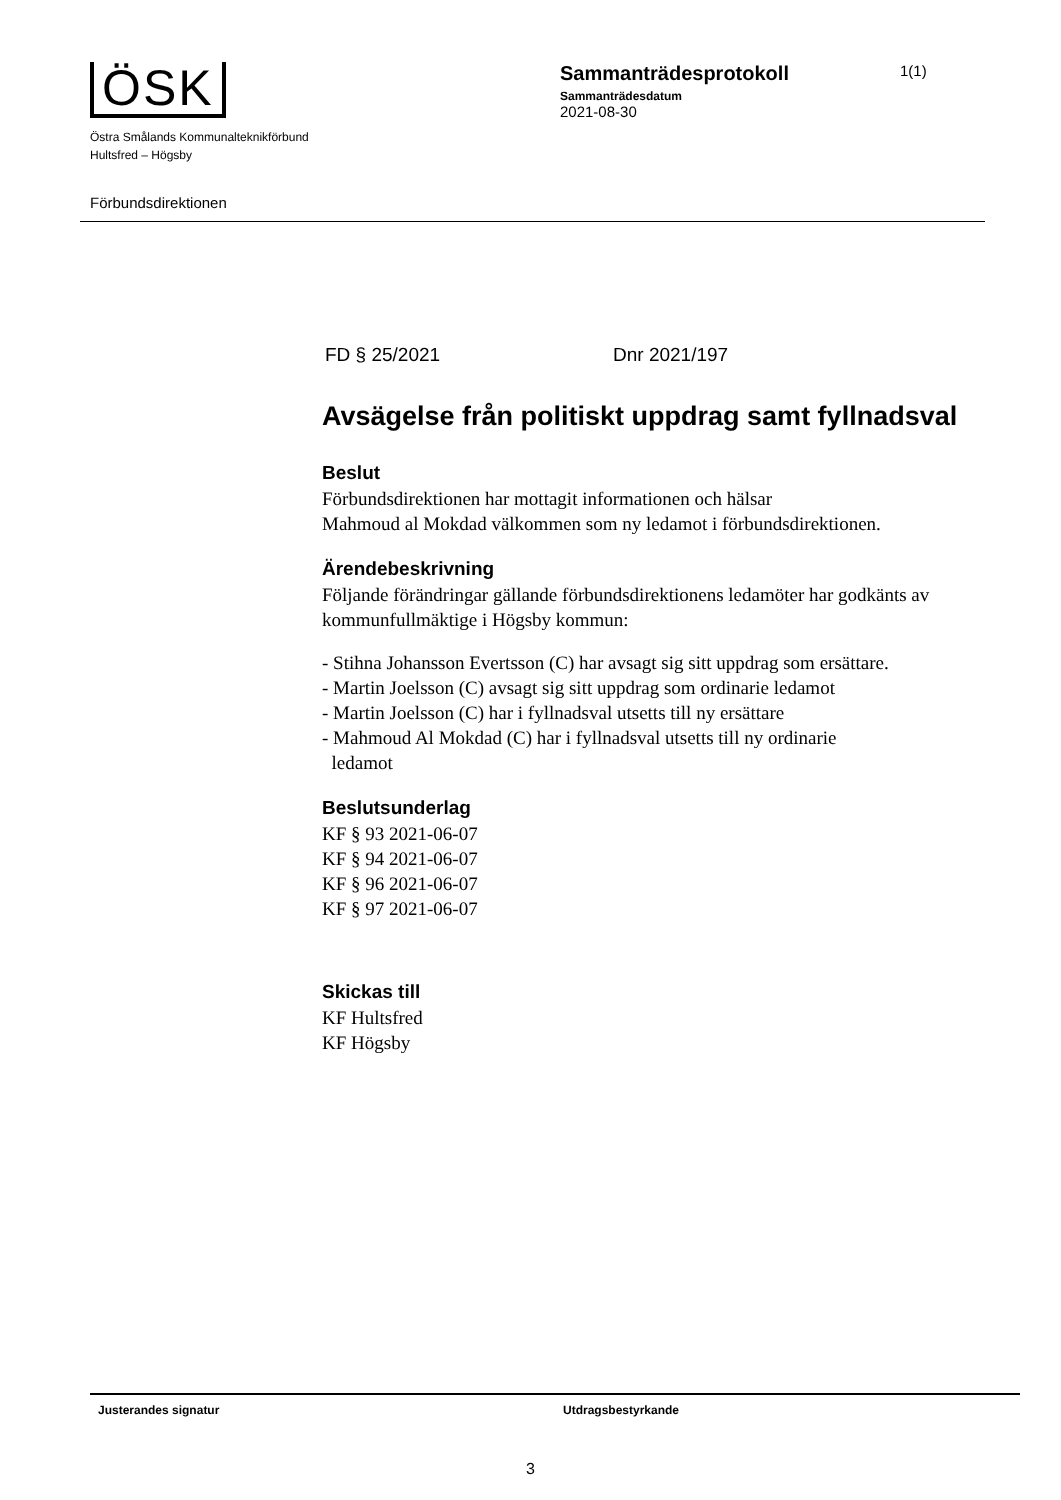ÖSK
Östra Smålands Kommunalteknikförbund
Hultsfred – Högsby
Sammanträdesprotokoll
Sammanträdesdatum
2021-08-30
1(1)
Förbundsdirektionen
FD § 25/2021 Dnr 2021/197
Avsägelse från politiskt uppdrag samt fyllnadsval
Beslut
Förbundsdirektionen har mottagit informationen och hälsar
Mahmoud al Mokdad välkommen som ny ledamot i förbundsdirektionen.
Ärendebeskrivning
Följande förändringar gällande förbundsdirektionens ledamöter har godkänts av kommunfullmäktige i Högsby kommun:
- Stihna Johansson Evertsson (C) har avsagt sig sitt uppdrag som ersättare.
- Martin Joelsson (C) avsagt sig sitt uppdrag som ordinarie ledamot
- Martin Joelsson (C) har i fyllnadsval utsetts till ny ersättare
- Mahmoud Al Mokdad (C) har i fyllnadsval utsetts till ny ordinarie
ledamot
Beslutsunderlag
KF § 93 2021-06-07
KF § 94 2021-06-07
KF § 96 2021-06-07
KF § 97 2021-06-07
Skickas till
KF Hultsfred
KF Högsby
Justerandes signatur Utdragsbestyrkande
3